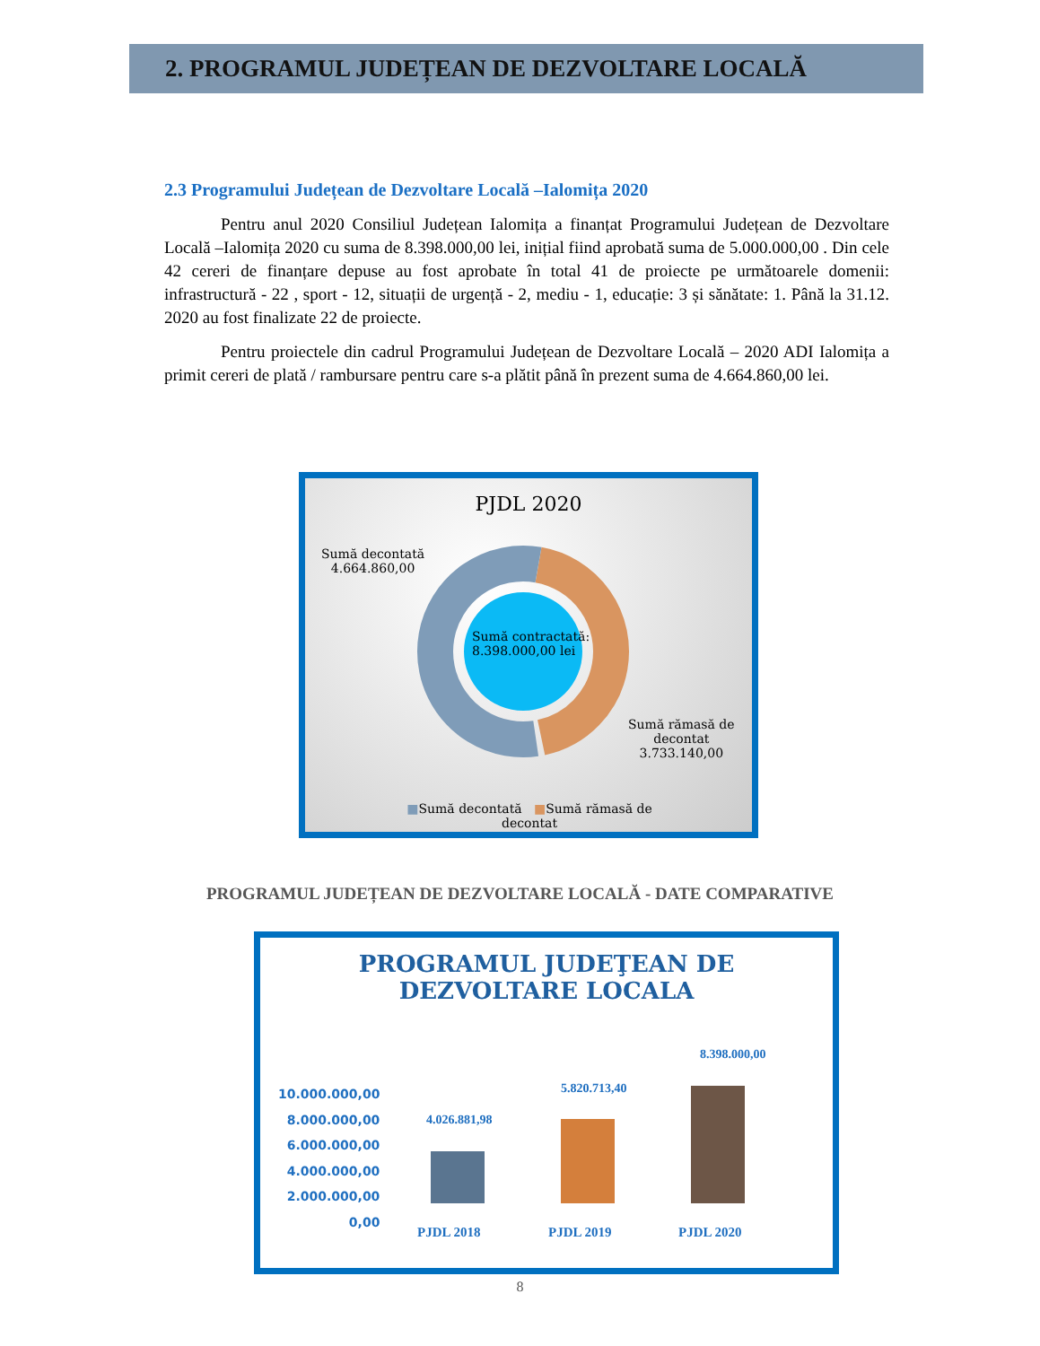2. PROGRAMUL JUDEȚEAN DE DEZVOLTARE LOCALĂ
2.3 Programului Județean de Dezvoltare Locală –Ialomița 2020
Pentru anul 2020 Consiliul Județean Ialomița a finanțat Programului Județean de Dezvoltare Locală –Ialomița 2020 cu suma de 8.398.000,00 lei, inițial fiind aprobată suma de 5.000.000,00 . Din cele 42 cereri de finanțare depuse au fost aprobate în total 41 de proiecte pe următoarele domenii: infrastructură - 22 , sport - 12, situații de urgență - 2, mediu - 1, educație: 3 și sănătate: 1. Până la 31.12. 2020 au fost finalizate 22 de proiecte.
Pentru proiectele din cadrul Programului Județean de Dezvoltare Locală – 2020 ADI Ialomița a primit cereri de plată / rambursare pentru care s-a plătit până în prezent suma de 4.664.860,00 lei.
PJDL 2020
Sumă decontată
4.664.860,00
Sumă contractată:
8.398.000,00 lei
Sumă rămasă de
decontat
3.733.140,00
■Sumă decontată ■Sumă rămasă de decontat
PROGRAMUL JUDEȚEAN DE DEZVOLTARE LOCALĂ - DATE COMPARATIVE
PROGRAMUL JUDEŢEAN DE
DEZVOLTARE LOCALA
10.000.000,00
8.000.000,00
6.000.000,00
4.000.000,00
2.000.000,00
0,00
4.026.881,98
5.820.713,40
8.398.000,00
PJDL 2018 PJDL 2019 PJDL 2020
8